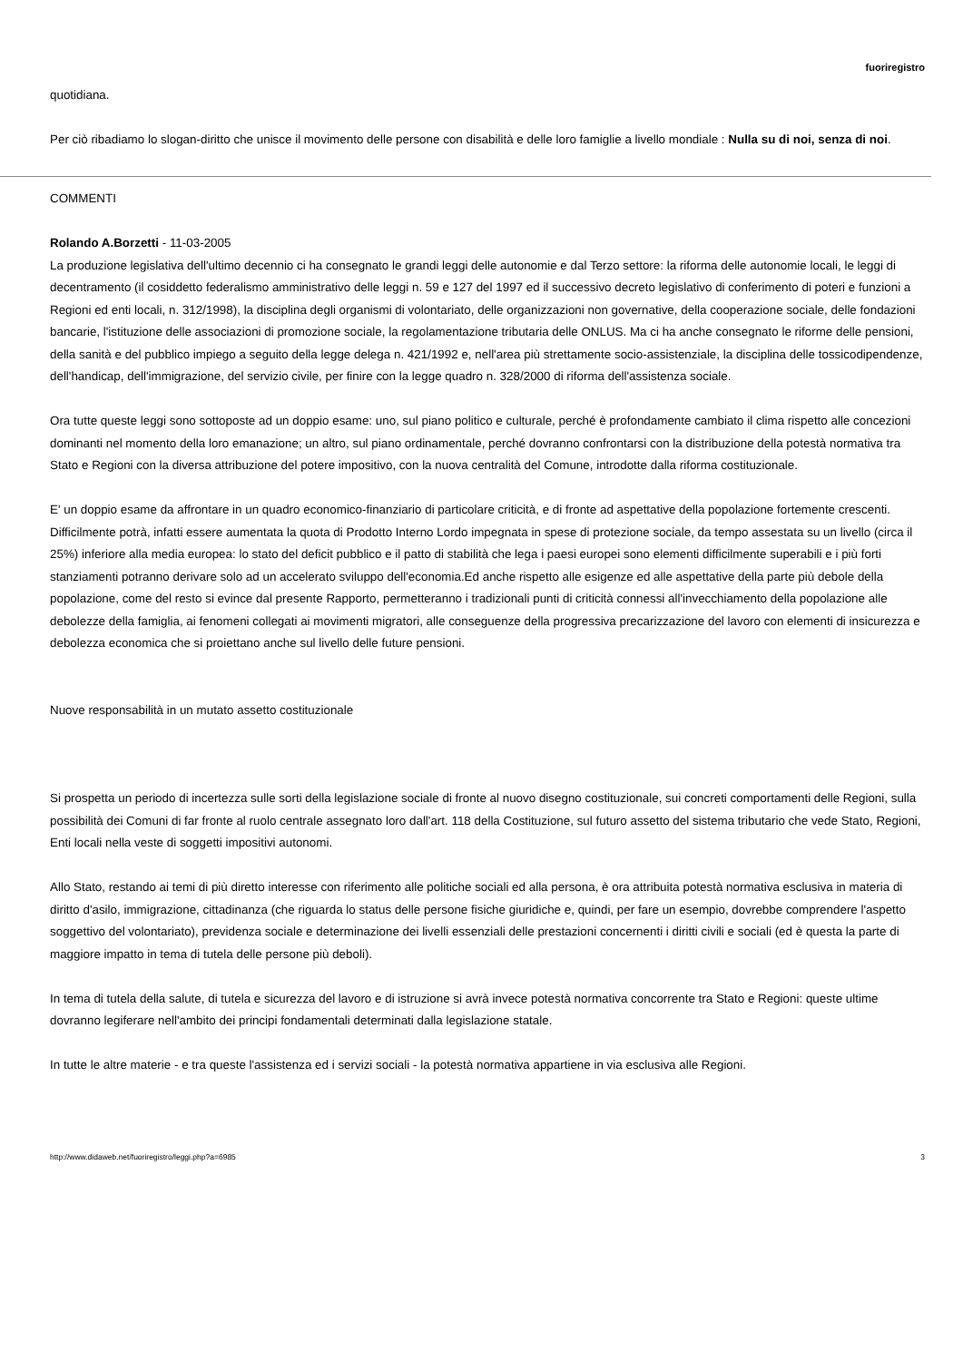fuoriregistro
quotidiana.
Per ciò ribadiamo lo slogan-diritto che unisce il movimento delle persone con disabilità e delle loro famiglie a livello mondiale : Nulla su di noi, senza di noi.
COMMENTI
Rolando A.Borzetti - 11-03-2005
La produzione legislativa dell'ultimo decennio ci ha consegnato le grandi leggi delle autonomie e dal Terzo settore: la riforma delle autonomie locali, le leggi di decentramento (il cosiddetto federalismo amministrativo delle leggi n. 59 e 127 del 1997 ed il successivo decreto legislativo di conferimento di poteri e funzioni a Regioni ed enti locali, n. 312/1998), la disciplina degli organismi di volontariato, delle organizzazioni non governative, della cooperazione sociale, delle fondazioni bancarie, l'istituzione delle associazioni di promozione sociale, la regolamentazione tributaria delle ONLUS. Ma ci ha anche consegnato le riforme delle pensioni, della sanità e del pubblico impiego a seguito della legge delega n. 421/1992 e, nell'area più strettamente socio-assistenziale, la disciplina delle tossicodipendenze, dell'handicap, dell'immigrazione, del servizio civile, per finire con la legge quadro n. 328/2000 di riforma dell'assistenza sociale.
Ora tutte queste leggi sono sottoposte ad un doppio esame: uno, sul piano politico e culturale, perché è profondamente cambiato il clima rispetto alle concezioni dominanti nel momento della loro emanazione; un altro, sul piano ordinamentale, perché dovranno confrontarsi con la distribuzione della potestà normativa tra Stato e Regioni con la diversa attribuzione del potere impositivo, con la nuova centralità del Comune, introdotte dalla riforma costituzionale.
E' un doppio esame da affrontare in un quadro economico-finanziario di particolare criticità, e di fronte ad aspettative della popolazione fortemente crescenti. Difficilmente potrà, infatti essere aumentata la quota di Prodotto Interno Lordo impegnata in spese di protezione sociale, da tempo assestata su un livello (circa il 25%) inferiore alla media europea: lo stato del deficit pubblico e il patto di stabilità che lega i paesi europei sono elementi difficilmente superabili e i più forti stanziamenti potranno derivare solo ad un accelerato sviluppo dell'economia.Ed anche rispetto alle esigenze ed alle aspettative della parte più debole della popolazione, come del resto si evince dal presente Rapporto, permetteranno i tradizionali punti di criticità connessi all'invecchiamento della popolazione alle debolezze della famiglia, ai fenomeni collegati ai movimenti migratori, alle conseguenze della progressiva precarizzazione del lavoro con elementi di insicurezza e debolezza economica che si proiettano anche sul livello delle future pensioni.
Nuove responsabilità in un mutato assetto costituzionale
Si prospetta un periodo di incertezza sulle sorti della legislazione sociale di fronte al nuovo disegno costituzionale, sui concreti comportamenti delle Regioni, sulla possibilità dei Comuni di far fronte al ruolo centrale assegnato loro dall'art. 118 della Costituzione, sul futuro assetto del sistema tributario che vede Stato, Regioni, Enti locali nella veste di soggetti impositivi autonomi.
Allo Stato, restando ai temi di più diretto interesse con riferimento alle politiche sociali ed alla persona, è ora attribuita potestà normativa esclusiva in materia di diritto d'asilo, immigrazione, cittadinanza (che riguarda lo status delle persone fisiche giuridiche e, quindi, per fare un esempio, dovrebbe comprendere l'aspetto soggettivo del volontariato), previdenza sociale e determinazione dei livelli essenziali delle prestazioni concernenti i diritti civili e sociali (ed è questa la parte di maggiore impatto in tema di tutela delle persone più deboli).
In tema di tutela della salute, di tutela e sicurezza del lavoro e di istruzione si avrà invece potestà normativa concorrente tra Stato e Regioni: queste ultime dovranno legiferare nell'ambito dei principi fondamentali determinati dalla legislazione statale.
In tutte le altre materie - e tra queste l'assistenza ed i servizi sociali - la potestà normativa appartiene in via esclusiva alle Regioni.
http://www.didaweb.net/fuoriregistro/leggi.php?a=6985 3